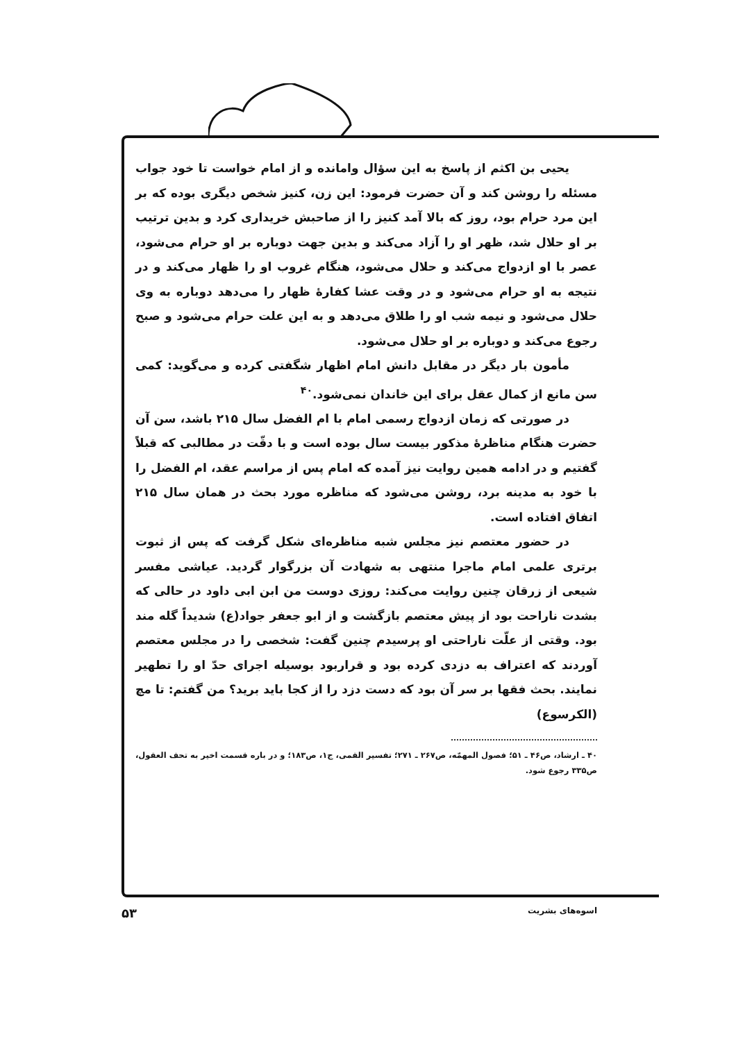یحیی بن اکثم از پاسخ به این سؤال وامانده و از امام خواست تا خود جواب مسئله را روشن کند و آن حضرت فرمود: این زن، کنیز شخص دیگری بوده که بر این مرد حرام بود، روز که بالا آمد کنیز را از صاحبش خریداری کرد و بدین ترتیب بر او حلال شد، ظهر او را آزاد می‌کند و بدین جهت دوباره بر او حرام می‌شود، عصر با او ازدواج می‌کند و حلال می‌شود، هنگام غروب او را ظهار می‌کند و در نتیجه به او حرام می‌شود و در وقت عشا کفارهٔ ظهار را می‌دهد دوباره به وی حلال می‌شود و نیمه شب او را طلاق می‌دهد و به این علت حرام می‌شود و صبح رجوع می‌کند و دوباره بر او حلال می‌شود.
مأمون بار دیگر در مقابل دانش امام اظهار شگفتی کرده و می‌گوید: کمی سن مانع از کمال عقل برای این خاندان نمی‌شود.<sup>۴۰</sup>
در صورتی که زمان ازدواج رسمی امام با ام الفضل سال ۲۱۵ باشد، سن آن حضرت هنگام مناظرهٔ مذکور بیست سال بوده است و با دقّت در مطالبی که قبلاً گفتیم و در ادامه همین روایت نیز آمده که امام پس از مراسم عقد، ام الفضل را با خود به مدینه برد، روشن می‌شود که مناظره مورد بحث در همان سال ۲۱۵ اتفاق افتاده است.
در حضور معتصم نیز مجلس شبه مناظره‌ای شکل گرفت که پس از ثبوت برتری علمی امام ماجرا منتهی به شهادت آن بزرگوار گردید. عیاشی مفسر شیعی از زرقان چنین روایت می‌کند: روزی دوست من ابن ابی داود در حالی که بشدت ناراحت بود از پیش معتصم بازگشت و از ابو جعفر جواد(ع) شدیداً گله مند بود. وقتی از علّت ناراحتی او پرسیدم چنین گفت: شخصی را در مجلس معتصم آوردند که اعتراف به دزدی کرده بود و قراربود بوسیله اجرای حدّ او را تطهیر نمایند. بحث فقها بر سر آن بود که دست دزد را از کجا باید برید؟ من گفتم: تا مچ (الکرسوع)
۴۰ ـ ارشاد، ص۴۶ ـ ۵۱؛ فصول المهمّه، ص۲۶۷ ـ ۲۷۱؛ تفسیر القمی، ج۱، ص۱۸۳؛ و در باره قسمت اخیر به تحف العقول، ص۳۳۵ رجوع شود.
اسوه‌های بشریت ۵۳